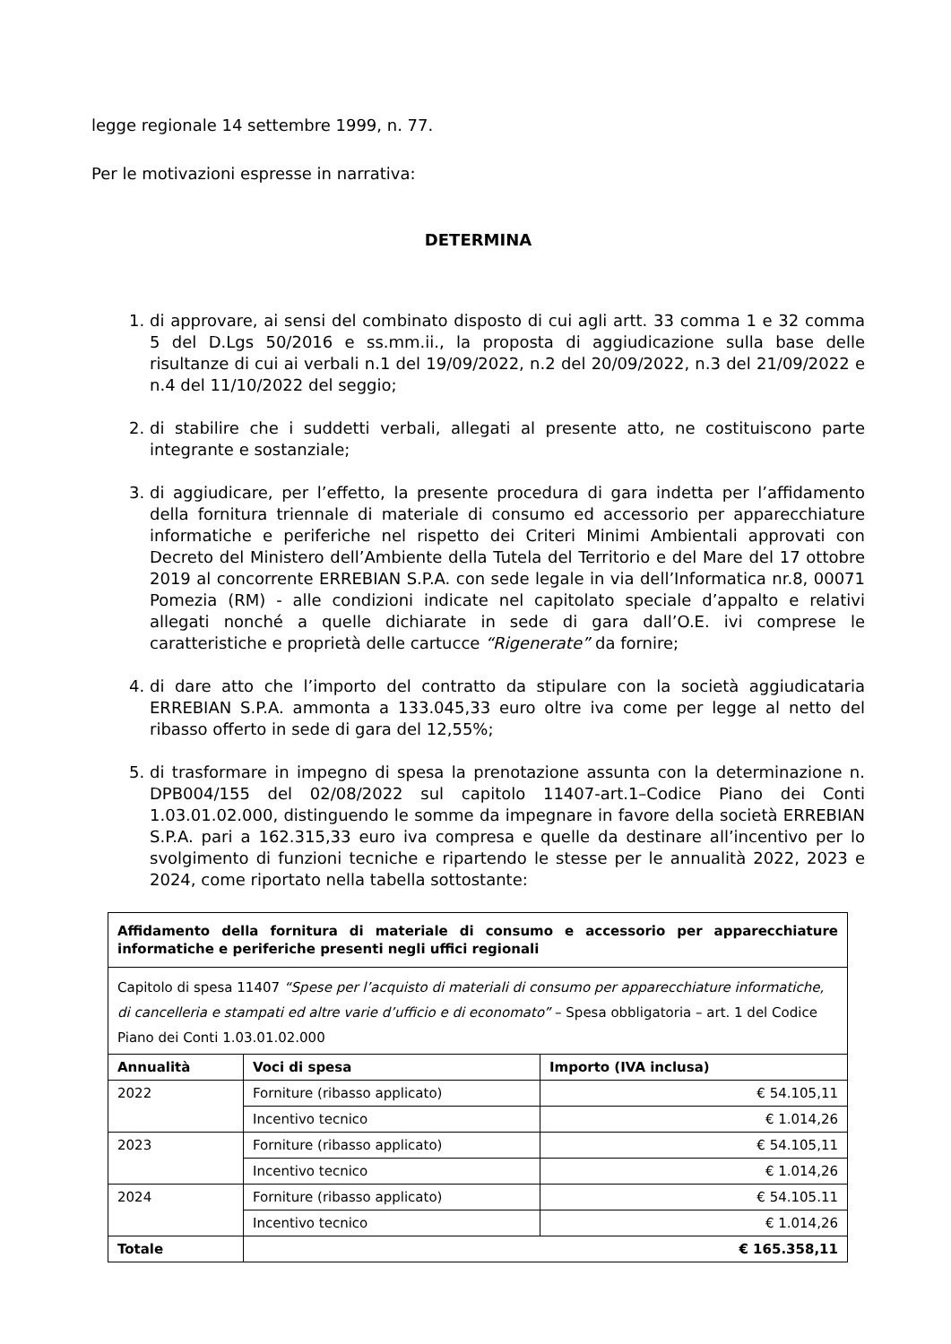legge regionale 14 settembre 1999, n. 77.
Per le motivazioni espresse in narrativa:
DETERMINA
1. di approvare, ai sensi del combinato disposto di cui agli artt. 33 comma 1 e 32 comma 5 del D.Lgs 50/2016 e ss.mm.ii., la proposta di aggiudicazione sulla base delle risultanze di cui ai verbali n.1 del 19/09/2022, n.2 del 20/09/2022, n.3 del 21/09/2022 e n.4 del 11/10/2022 del seggio;
2. di stabilire che i suddetti verbali, allegati al presente atto, ne costituiscono parte integrante e sostanziale;
3. di aggiudicare, per l’effetto, la presente procedura di gara indetta per l’affidamento della fornitura triennale di materiale di consumo ed accessorio per apparecchiature informatiche e periferiche nel rispetto dei Criteri Minimi Ambientali approvati con Decreto del Ministero dell’Ambiente della Tutela del Territorio e del Mare del 17 ottobre 2019 al concorrente ERREBIAN S.P.A. con sede legale in via dell’Informatica nr.8, 00071 Pomezia (RM) - alle condizioni indicate nel capitolato speciale d’appalto e relativi allegati nonché a quelle dichiarate in sede di gara dall’O.E. ivi comprese le caratteristiche e proprietà delle cartucce “Rigenerate” da fornire;
4. di dare atto che l’importo del contratto da stipulare con la società aggiudicataria ERREBIAN S.P.A. ammonta a 133.045,33 euro oltre iva come per legge al netto del ribasso offerto in sede di gara del 12,55%;
5. di trasformare in impegno di spesa la prenotazione assunta con la determinazione n. DPB004/155 del 02/08/2022 sul capitolo 11407-art.1–Codice Piano dei Conti 1.03.01.02.000, distinguendo le somme da impegnare in favore della società ERREBIAN S.P.A. pari a 162.315,33 euro iva compresa e quelle da destinare all’incentivo per lo svolgimento di funzioni tecniche e ripartendo le stesse per le annualità 2022, 2023 e 2024, come riportato nella tabella sottostante:
| Affidamento della fornitura di materiale di consumo e accessorio per apparecchiature informatiche e periferiche presenti negli uffici regionali | | |
| Capitolo di spesa 11407 “Spese per l’acquisto di materiali di consumo per apparecchiature informatiche, di cancelleria e stampati ed altre varie d’ufficio e di economato” – Spesa obbligatoria – art. 1 del Codice Piano dei Conti 1.03.01.02.000 | | |
| Annualità | Voci di spesa | Importo (IVA inclusa) |
| 2022 | Forniture (ribasso applicato) | € 54.105,11 |
| | Incentivo tecnico | € 1.014,26 |
| 2023 | Forniture (ribasso applicato) | € 54.105,11 |
| | Incentivo tecnico | € 1.014,26 |
| 2024 | Forniture (ribasso applicato) | € 54.105.11 |
| | Incentivo tecnico | € 1.014,26 |
| Totale | € 165.358,11 | |